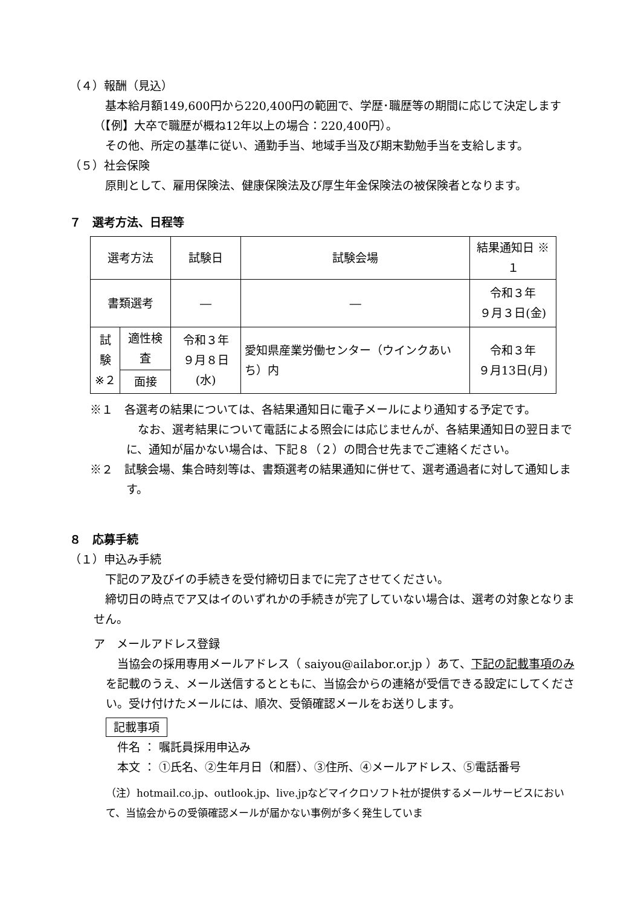（４）報酬（見込）
　基本給月額149,600円から220,400円の範囲で、学歴･職歴等の期間に応じて決定します（【例】大卒で職歴が概ね12年以上の場合：220,400円）。
　その他、所定の基準に従い、通勤手当、地域手当及び期末勤勉手当を支給します。
（５）社会保険
　原則として、雇用保険法、健康保険法及び厚生年金保険法の被保険者となります。
７　選考方法、日程等
| 選考方法 | | 試験日 | 試験会場 | 結果通知日 ※１ |
| 書類選考 | | ― | ― | 令和３年 ９月３日(金) |
| 試験 ※２ | 適性検査 | 令和３年 ９月８日(水) | 愛知県産業労働センター（ウインクあいち）内 | 令和３年 ９月13日(月) |
| | 面接 | | | |
※１　各選考の結果については、各結果通知日に電子メールにより通知する予定です。
　なお、選考結果について電話による照会には応じませんが、各結果通知日の翌日までに、通知が届かない場合は、下記８（２）の問合せ先までご連絡ください。
※２　試験会場、集合時刻等は、書類選考の結果通知に併せて、選考通過者に対して通知します。
８　応募手続
（１）申込み手続
　下記のア及びイの手続きを受付締切日までに完了させてください。
　締切日の時点でア又はイのいずれかの手続きが完了していない場合は、選考の対象となりません。
ア　メールアドレス登録
　当協会の採用専用メールアドレス（ saiyou@ailabor.or.jp ）あて、下記の記載事項のみを記載のうえ、メール送信するとともに、当協会からの連絡が受信できる設定にしてください。受け付けたメールには、順次、受領確認メールをお送りします。
記載事項
　件名 ： 嘱託員採用申込み
　本文 ： ①氏名、②生年月日（和暦）、③住所、④メールアドレス、⑤電話番号
（注）hotmail.co.jp、outlook.jp、live.jpなどマイクロソフト社が提供するメールサービスにおいて、当協会からの受領確認メールが届かない事例が多く発生していま